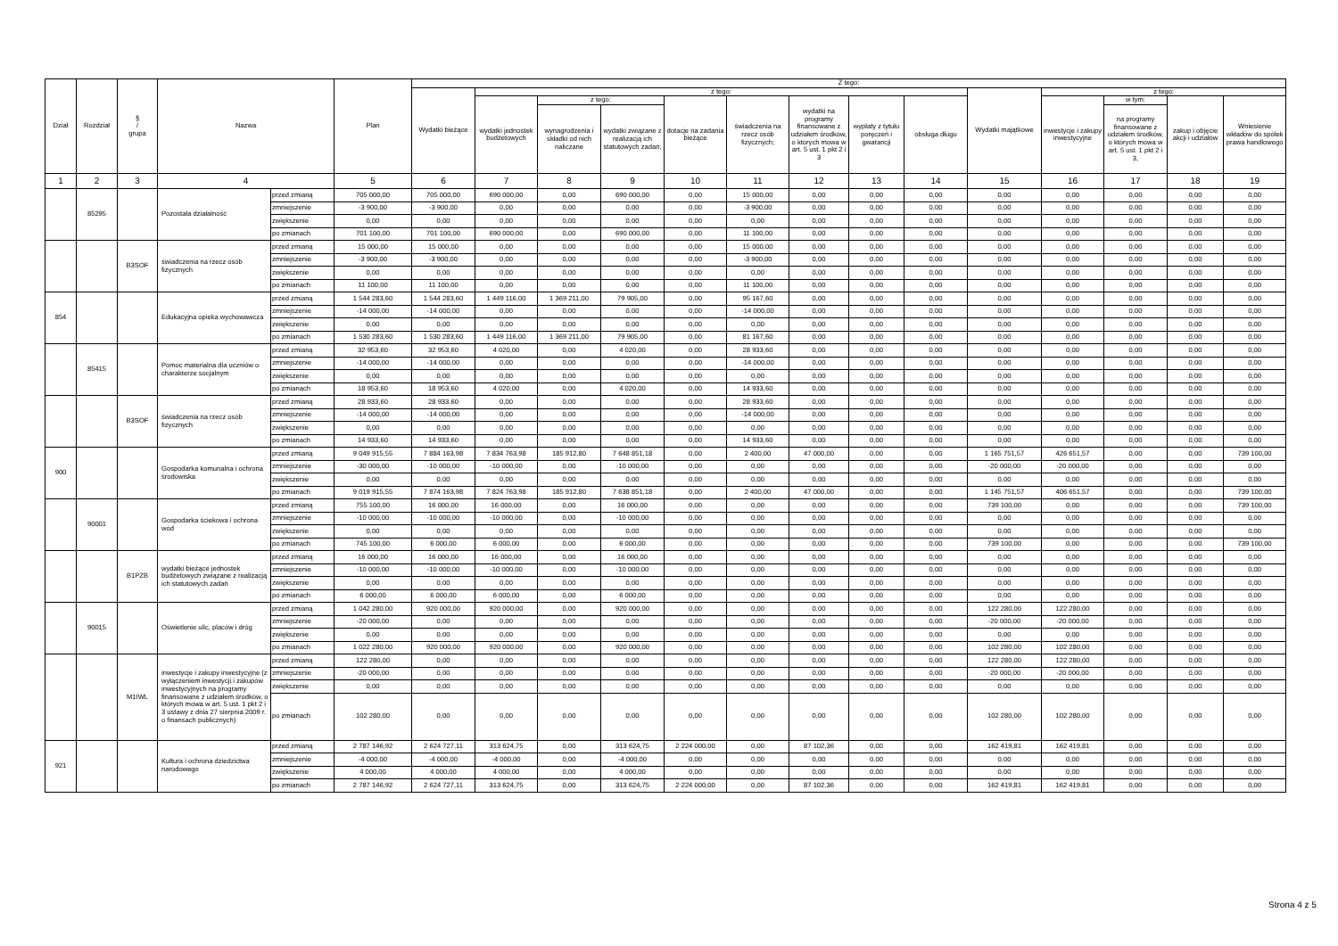| Dział | Rozdział | § / grupa | Nazwa | | Plan | Z tego: | | | | | | | | | | | | | |
| --- | --- | --- | --- | --- | --- | --- | --- | --- | --- | --- | --- | --- | --- | --- | --- | --- | --- | --- | --- |
| | | | | | | Wydatki bieżące | z tego: | | | | | | | | Wydatki majątkowe | z tego: | | | |
| | | | | | | | wydatki jednostek budżetowych | z tego: | | dotacje na zadania bieżące | świadczenia na rzecz osób fizycznych; | wydatki na programy finansowane z udziałem środków, o których mowa w art. 5 ust. 1 pkt 2 i 3 | wypłaty z tytułu poręczeń i gwarancji | obsługa długu | | inwestycje i zakupy inwestycyjne | w tym: | zakup i objęcie akcji i udziałów | Wniesienie wkładów do spółek prawa handlowego |
| | | | | | | | | wynagrodzenia i składki od nich naliczane | wydatki związane z realizacją ich statutowych zadań; | | | | | | | | na programy finansowane z udziałem środków, o których mowa w art. 5 ust. 1 pkt 2 i 3, | | |
| 1 | 2 | 3 | 4 | | 5 | 6 | 7 | 8 | 9 | 10 | 11 | 12 | 13 | 14 | 15 | 16 | 17 | 18 | 19 |
| | 85295 | | Pozostała działalność | przed zmianą | 705 000,00 | 705 000,00 | 690 000,00 | 0,00 | 690 000,00 | 0,00 | 15 000,00 | 0,00 | 0,00 | 0,00 | 0,00 | 0,00 | 0,00 | 0,00 | 0,00 |
| | | | | zmniejszenie | -3 900,00 | -3 900,00 | 0,00 | 0,00 | 0,00 | 0,00 | -3 900,00 | 0,00 | 0,00 | 0,00 | 0,00 | 0,00 | 0,00 | 0,00 | 0,00 |
| | | | | zwiększenie | 0,00 | 0,00 | 0,00 | 0,00 | 0,00 | 0,00 | 0,00 | 0,00 | 0,00 | 0,00 | 0,00 | 0,00 | 0,00 | 0,00 | 0,00 |
| | | | | po zmianach | 701 100,00 | 701 100,00 | 690 000,00 | 0,00 | 690 000,00 | 0,00 | 11 100,00 | 0,00 | 0,00 | 0,00 | 0,00 | 0,00 | 0,00 | 0,00 | 0,00 |
| | | B3SOF | świadczenia na rzecz osób fizycznych | przed zmianą | 15 000,00 | 15 000,00 | 0,00 | 0,00 | 0,00 | 0,00 | 15 000,00 | 0,00 | 0,00 | 0,00 | 0,00 | 0,00 | 0,00 | 0,00 | 0,00 |
| | | | | zmniejszenie | -3 900,00 | -3 900,00 | 0,00 | 0,00 | 0,00 | 0,00 | -3 900,00 | 0,00 | 0,00 | 0,00 | 0,00 | 0,00 | 0,00 | 0,00 | 0,00 |
| | | | | zwiększenie | 0,00 | 0,00 | 0,00 | 0,00 | 0,00 | 0,00 | 0,00 | 0,00 | 0,00 | 0,00 | 0,00 | 0,00 | 0,00 | 0,00 | 0,00 |
| | | | | po zmianach | 11 100,00 | 11 100,00 | 0,00 | 0,00 | 0,00 | 0,00 | 11 100,00 | 0,00 | 0,00 | 0,00 | 0,00 | 0,00 | 0,00 | 0,00 | 0,00 |
| 854 | | | Edukacyjna opieka wychowawcza | przed zmianą | 1 544 283,60 | 1 544 283,60 | 1 449 116,00 | 1 369 211,00 | 79 905,00 | 0,00 | 95 167,60 | 0,00 | 0,00 | 0,00 | 0,00 | 0,00 | 0,00 | 0,00 | 0,00 |
| | | | | zmniejszenie | -14 000,00 | -14 000,00 | 0,00 | 0,00 | 0,00 | 0,00 | -14 000,00 | 0,00 | 0,00 | 0,00 | 0,00 | 0,00 | 0,00 | 0,00 | 0,00 |
| | | | | zwiększenie | 0,00 | 0,00 | 0,00 | 0,00 | 0,00 | 0,00 | 0,00 | 0,00 | 0,00 | 0,00 | 0,00 | 0,00 | 0,00 | 0,00 | 0,00 |
| | | | | po zmianach | 1 530 283,60 | 1 530 283,60 | 1 449 116,00 | 1 369 211,00 | 79 905,00 | 0,00 | 81 167,60 | 0,00 | 0,00 | 0,00 | 0,00 | 0,00 | 0,00 | 0,00 | 0,00 |
| | 85415 | | Pomoc materialna dla uczniów o charakterze socjalnym | przed zmianą | 32 953,60 | 32 953,60 | 4 020,00 | 0,00 | 4 020,00 | 0,00 | 28 933,60 | 0,00 | 0,00 | 0,00 | 0,00 | 0,00 | 0,00 | 0,00 | 0,00 |
| | | | | zmniejszenie | -14 000,00 | -14 000,00 | 0,00 | 0,00 | 0,00 | 0,00 | -14 000,00 | 0,00 | 0,00 | 0,00 | 0,00 | 0,00 | 0,00 | 0,00 | 0,00 |
| | | | | zwiększenie | 0,00 | 0,00 | 0,00 | 0,00 | 0,00 | 0,00 | 0,00 | 0,00 | 0,00 | 0,00 | 0,00 | 0,00 | 0,00 | 0,00 | 0,00 |
| | | | | po zmianach | 18 953,60 | 18 953,60 | 4 020,00 | 0,00 | 4 020,00 | 0,00 | 14 933,60 | 0,00 | 0,00 | 0,00 | 0,00 | 0,00 | 0,00 | 0,00 | 0,00 |
| | | B3SOF | świadczenia na rzecz osób fizycznych | przed zmianą | 28 933,60 | 28 933,60 | 0,00 | 0,00 | 0,00 | 0,00 | 28 933,60 | 0,00 | 0,00 | 0,00 | 0,00 | 0,00 | 0,00 | 0,00 | 0,00 |
| | | | | zmniejszenie | -14 000,00 | -14 000,00 | 0,00 | 0,00 | 0,00 | 0,00 | -14 000,00 | 0,00 | 0,00 | 0,00 | 0,00 | 0,00 | 0,00 | 0,00 | 0,00 |
| | | | | zwiększenie | 0,00 | 0,00 | 0,00 | 0,00 | 0,00 | 0,00 | 0,00 | 0,00 | 0,00 | 0,00 | 0,00 | 0,00 | 0,00 | 0,00 | 0,00 |
| | | | | po zmianach | 14 933,60 | 14 933,60 | 0,00 | 0,00 | 0,00 | 0,00 | 14 933,60 | 0,00 | 0,00 | 0,00 | 0,00 | 0,00 | 0,00 | 0,00 | 0,00 |
| 900 | | | Gospodarka komunalna i ochrona środowiska | przed zmianą | 9 049 915,55 | 7 884 163,98 | 7 834 763,98 | 185 912,80 | 7 648 851,18 | 0,00 | 2 400,00 | 47 000,00 | 0,00 | 0,00 | 1 165 751,57 | 426 651,57 | 0,00 | 0,00 | 739 100,00 |
| | | | | zmniejszenie | -30 000,00 | -10 000,00 | -10 000,00 | 0,00 | -10 000,00 | 0,00 | 0,00 | 0,00 | 0,00 | 0,00 | -20 000,00 | -20 000,00 | 0,00 | 0,00 | 0,00 |
| | | | | zwiększenie | 0,00 | 0,00 | 0,00 | 0,00 | 0,00 | 0,00 | 0,00 | 0,00 | 0,00 | 0,00 | 0,00 | 0,00 | 0,00 | 0,00 | 0,00 |
| | | | | po zmianach | 9 019 915,55 | 7 874 163,98 | 7 824 763,98 | 185 912,80 | 7 638 851,18 | 0,00 | 2 400,00 | 47 000,00 | 0,00 | 0,00 | 1 145 751,57 | 406 651,57 | 0,00 | 0,00 | 739 100,00 |
| | 90001 | | Gospodarka ściekowa i ochrona wód | przed zmianą | 755 100,00 | 16 000,00 | 16 000,00 | 0,00 | 16 000,00 | 0,00 | 0,00 | 0,00 | 0,00 | 0,00 | 739 100,00 | 0,00 | 0,00 | 0,00 | 739 100,00 |
| | | | | zmniejszenie | -10 000,00 | -10 000,00 | -10 000,00 | 0,00 | -10 000,00 | 0,00 | 0,00 | 0,00 | 0,00 | 0,00 | 0,00 | 0,00 | 0,00 | 0,00 | 0,00 |
| | | | | zwiększenie | 0,00 | 0,00 | 0,00 | 0,00 | 0,00 | 0,00 | 0,00 | 0,00 | 0,00 | 0,00 | 0,00 | 0,00 | 0,00 | 0,00 | 0,00 |
| | | | | po zmianach | 745 100,00 | 6 000,00 | 6 000,00 | 0,00 | 6 000,00 | 0,00 | 0,00 | 0,00 | 0,00 | 0,00 | 739 100,00 | 0,00 | 0,00 | 0,00 | 739 100,00 |
| | | B1PZB | wydatki bieżące jednostek budżetowych związane z realizacją ich statutowych zadań | przed zmianą | 16 000,00 | 16 000,00 | 16 000,00 | 0,00 | 16 000,00 | 0,00 | 0,00 | 0,00 | 0,00 | 0,00 | 0,00 | 0,00 | 0,00 | 0,00 | 0,00 |
| | | | | zmniejszenie | -10 000,00 | -10 000,00 | -10 000,00 | 0,00 | -10 000,00 | 0,00 | 0,00 | 0,00 | 0,00 | 0,00 | 0,00 | 0,00 | 0,00 | 0,00 | 0,00 |
| | | | | zwiększenie | 0,00 | 0,00 | 0,00 | 0,00 | 0,00 | 0,00 | 0,00 | 0,00 | 0,00 | 0,00 | 0,00 | 0,00 | 0,00 | 0,00 | 0,00 |
| | | | | po zmianach | 6 000,00 | 6 000,00 | 6 000,00 | 0,00 | 6 000,00 | 0,00 | 0,00 | 0,00 | 0,00 | 0,00 | 0,00 | 0,00 | 0,00 | 0,00 | 0,00 |
| | 90015 | | Oświetlenie ulic, placów i dróg | przed zmianą | 1 042 280,00 | 920 000,00 | 920 000,00 | 0,00 | 920 000,00 | 0,00 | 0,00 | 0,00 | 0,00 | 0,00 | 122 280,00 | 122 280,00 | 0,00 | 0,00 | 0,00 |
| | | | | zmniejszenie | -20 000,00 | 0,00 | 0,00 | 0,00 | 0,00 | 0,00 | 0,00 | 0,00 | 0,00 | 0,00 | -20 000,00 | -20 000,00 | 0,00 | 0,00 | 0,00 |
| | | | | zwiększenie | 0,00 | 0,00 | 0,00 | 0,00 | 0,00 | 0,00 | 0,00 | 0,00 | 0,00 | 0,00 | 0,00 | 0,00 | 0,00 | 0,00 | 0,00 |
| | | | | po zmianach | 1 022 280,00 | 920 000,00 | 920 000,00 | 0,00 | 920 000,00 | 0,00 | 0,00 | 0,00 | 0,00 | 0,00 | 102 280,00 | 102 280,00 | 0,00 | 0,00 | 0,00 |
| | | M1IWL | inwestycje i zakupy inwestycyjne (z wyłączeniem inwestycji i zakupów inwestycyjnych na programy finansowane z udziałem środków, o których mowa w art. 5 ust. 1 pkt 2 i 3 ustawy z dnia 27 sierpnia 2009 r. o finansach publicznych) | przed zmianą | 122 280,00 | 0,00 | 0,00 | 0,00 | 0,00 | 0,00 | 0,00 | 0,00 | 0,00 | 0,00 | 122 280,00 | 122 280,00 | 0,00 | 0,00 | 0,00 |
| | | | | zmniejszenie | -20 000,00 | 0,00 | 0,00 | 0,00 | 0,00 | 0,00 | 0,00 | 0,00 | 0,00 | 0,00 | -20 000,00 | -20 000,00 | 0,00 | 0,00 | 0,00 |
| | | | | zwiększenie | 0,00 | 0,00 | 0,00 | 0,00 | 0,00 | 0,00 | 0,00 | 0,00 | 0,00 | 0,00 | 0,00 | 0,00 | 0,00 | 0,00 | 0,00 |
| | | | | po zmianach | 102 280,00 | 0,00 | 0,00 | 0,00 | 0,00 | 0,00 | 0,00 | 0,00 | 0,00 | 0,00 | 102 280,00 | 102 280,00 | 0,00 | 0,00 | 0,00 |
| 921 | | | Kultura i ochrona dziedzictwa narodowego | przed zmianą | 2 787 146,92 | 2 624 727,11 | 313 624,75 | 0,00 | 313 624,75 | 2 224 000,00 | 0,00 | 87 102,36 | 0,00 | 0,00 | 162 419,81 | 162 419,81 | 0,00 | 0,00 | 0,00 |
| | | | | zmniejszenie | -4 000,00 | -4 000,00 | -4 000,00 | 0,00 | -4 000,00 | 0,00 | 0,00 | 0,00 | 0,00 | 0,00 | 0,00 | 0,00 | 0,00 | 0,00 | 0,00 |
| | | | | zwiększenie | 4 000,00 | 4 000,00 | 4 000,00 | 0,00 | 4 000,00 | 0,00 | 0,00 | 0,00 | 0,00 | 0,00 | 0,00 | 0,00 | 0,00 | 0,00 | 0,00 |
| | | | | po zmianach | 2 787 146,92 | 2 624 727,11 | 313 624,75 | 0,00 | 313 624,75 | 2 224 000,00 | 0,00 | 87 102,36 | 0,00 | 0,00 | 162 419,81 | 162 419,81 | 0,00 | 0,00 | 0,00 |
Strona 4 z 5